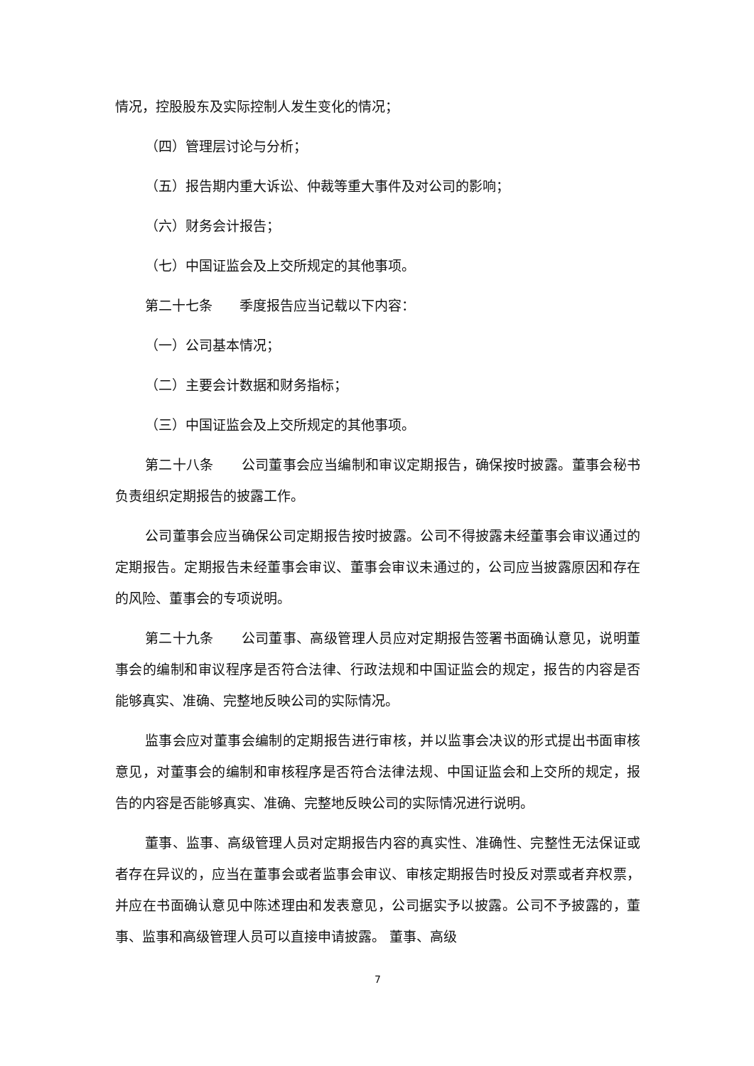情况，控股股东及实际控制人发生变化的情况；
（四）管理层讨论与分析；
（五）报告期内重大诉讼、仲裁等重大事件及对公司的影响；
（六）财务会计报告；
（七）中国证监会及上交所规定的其他事项。
第二十七条　　季度报告应当记载以下内容：
（一）公司基本情况；
（二）主要会计数据和财务指标；
（三）中国证监会及上交所规定的其他事项。
第二十八条　　公司董事会应当编制和审议定期报告，确保按时披露。董事会秘书负责组织定期报告的披露工作。
公司董事会应当确保公司定期报告按时披露。公司不得披露未经董事会审议通过的定期报告。定期报告未经董事会审议、董事会审议未通过的，公司应当披露原因和存在的风险、董事会的专项说明。
第二十九条　　公司董事、高级管理人员应对定期报告签署书面确认意见，说明董事会的编制和审议程序是否符合法律、行政法规和中国证监会的规定，报告的内容是否能够真实、准确、完整地反映公司的实际情况。
监事会应对董事会编制的定期报告进行审核，并以监事会决议的形式提出书面审核意见，对董事会的编制和审核程序是否符合法律法规、中国证监会和上交所的规定，报告的内容是否能够真实、准确、完整地反映公司的实际情况进行说明。
董事、监事、高级管理人员对定期报告内容的真实性、准确性、完整性无法保证或者存在异议的，应当在董事会或者监事会审议、审核定期报告时投反对票或者弃权票，并应在书面确认意见中陈述理由和发表意见，公司据实予以披露。公司不予披露的，董事、监事和高级管理人员可以直接申请披露。 董事、高级
7